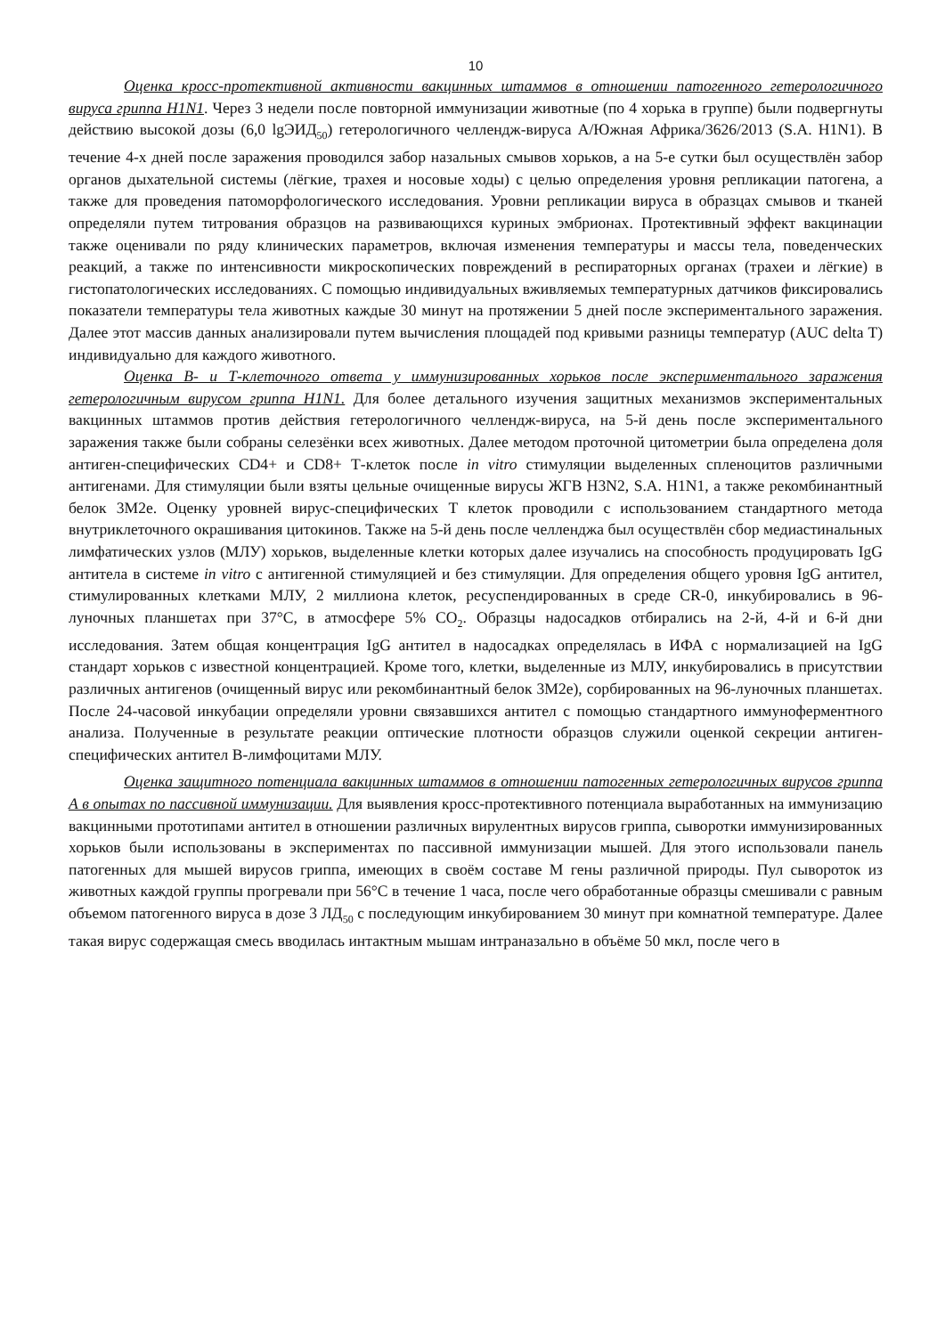10
Оценка кросс-протективной активности вакцинных штаммов в отношении патогенного гетерологичного вируса гриппа H1N1. Через 3 недели после повторной иммунизации животные (по 4 хорька в группе) были подвергнуты действию высокой дозы (6,0 lgЭИД<sub>50</sub>) гетерологичного челлендж-вируса A/Южная Африка/3626/2013 (S.A. H1N1). В течение 4-х дней после заражения проводился забор назальных смывов хорьков, а на 5-е сутки был осуществлён забор органов дыхательной системы (лёгкие, трахея и носовые ходы) с целью определения уровня репликации патогена, а также для проведения патоморфологического исследования. Уровни репликации вируса в образцах смывов и тканей определяли путем титрования образцов на развивающихся куриных эмбрионах. Протективный эффект вакцинации также оценивали по ряду клинических параметров, включая изменения температуры и массы тела, поведенческих реакций, а также по интенсивности микроскопических повреждений в респираторных органах (трахеи и лёгкие) в гистопатологических исследованиях. С помощью индивидуальных вживляемых температурных датчиков фиксировались показатели температуры тела животных каждые 30 минут на протяжении 5 дней после экспериментального заражения. Далее этот массив данных анализировали путем вычисления площадей под кривыми разницы температур (AUC delta T) индивидуально для каждого животного.
Оценка В- и Т-клеточного ответа у иммунизированных хорьков после экспериментального заражения гетерологичным вирусом гриппа H1N1. Для более детального изучения защитных механизмов экспериментальных вакцинных штаммов против действия гетерологичного челлендж-вируса, на 5-й день после экспериментального заражения также были собраны селезёнки всех животных. Далее методом проточной цитометрии была определена доля антиген-специфических CD4+ и CD8+ Т-клеток после in vitro стимуляции выделенных спленоцитов различными антигенами. Для стимуляции были взяты цельные очищенные вирусы ЖГВ H3N2, S.A. H1N1, а также рекомбинантный белок 3M2e. Оценку уровней вирус-специфических Т клеток проводили с использованием стандартного метода внутриклеточного окрашивания цитокинов. Также на 5-й день после челленджа был осуществлён сбор медиастинальных лимфатических узлов (МЛУ) хорьков, выделенные клетки которых далее изучались на способность продуцировать IgG антитела в системе in vitro с антигенной стимуляцией и без стимуляции. Для определения общего уровня IgG антител, стимулированных клетками МЛУ, 2 миллиона клеток, ресуспендированных в среде CR-0, инкубировались в 96-луночных планшетах при 37°С, в атмосфере 5% CO<sub>2</sub>. Образцы надосадков отбирались на 2-й, 4-й и 6-й дни исследования. Затем общая концентрация IgG антител в надосадках определялась в ИФА с нормализацией на IgG стандарт хорьков с известной концентрацией. Кроме того, клетки, выделенные из МЛУ, инкубировались в присутствии различных антигенов (очищенный вирус или рекомбинантный белок 3M2e), сорбированных на 96-луночных планшетах. После 24-часовой инкубации определяли уровни связавшихся антител с помощью стандартного иммуноферментного анализа. Полученные в результате реакции оптические плотности образцов служили оценкой секреции антиген-специфических антител В-лимфоцитами МЛУ.
Оценка защитного потенциала вакцинных штаммов в отношении патогенных гетерологичных вирусов гриппа А в опытах по пассивной иммунизации. Для выявления кросс-протективного потенциала выработанных на иммунизацию вакцинными прототипами антител в отношении различных вирулентных вирусов гриппа, сыворотки иммунизированных хорьков были использованы в экспериментах по пассивной иммунизации мышей. Для этого использовали панель патогенных для мышей вирусов гриппа, имеющих в своём составе М гены различной природы. Пул сывороток из животных каждой группы прогревали при 56°С в течение 1 часа, после чего обработанные образцы смешивали с равным объемом патогенного вируса в дозе 3 ЛД<sub>50</sub> с последующим инкубированием 30 минут при комнатной температуре. Далее такая вирус содержащая смесь вводилась интактным мышам интраназально в объёме 50 мкл, после чего в